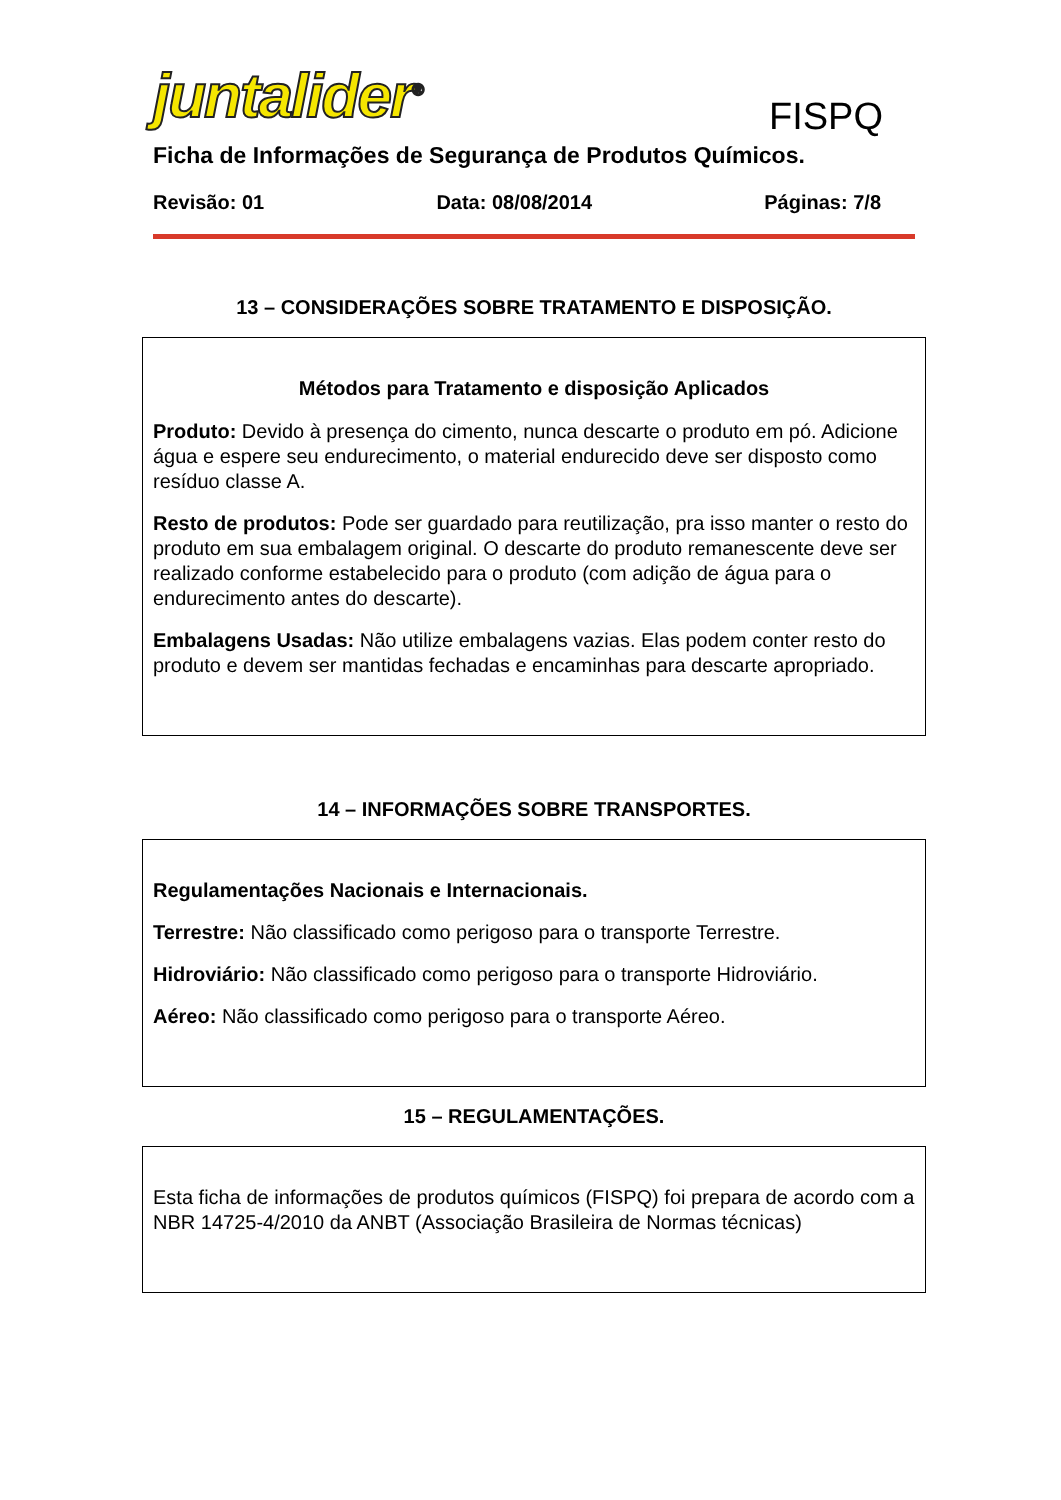juntalider<sup>®</sup>
FISPQ
Ficha de Informações de Segurança de Produtos Químicos.
Revisão: 01 Data: 08/08/2014 Páginas: 7/8
13 – CONSIDERAÇÕES SOBRE TRATAMENTO E DISPOSIÇÃO.
Métodos para Tratamento e disposição Aplicados
Produto: Devido à presença do cimento, nunca descarte o produto em pó. Adicione água e espere seu endurecimento, o material endurecido deve ser disposto como resíduo classe A.
Resto de produtos: Pode ser guardado para reutilização, pra isso manter o resto do produto em sua embalagem original. O descarte do produto remanescente deve ser realizado conforme estabelecido para o produto (com adição de água para o endurecimento antes do descarte).
Embalagens Usadas: Não utilize embalagens vazias. Elas podem conter resto do produto e devem ser mantidas fechadas e encaminhas para descarte apropriado.
14 – INFORMAÇÕES SOBRE TRANSPORTES.
Regulamentações Nacionais e Internacionais.
Terrestre: Não classificado como perigoso para o transporte Terrestre.
Hidroviário: Não classificado como perigoso para o transporte Hidroviário.
Aéreo: Não classificado como perigoso para o transporte Aéreo.
15 – REGULAMENTAÇÕES.
Esta ficha de informações de produtos químicos (FISPQ) foi prepara de acordo com a NBR 14725-4/2010 da ANBT (Associação Brasileira de Normas técnicas)